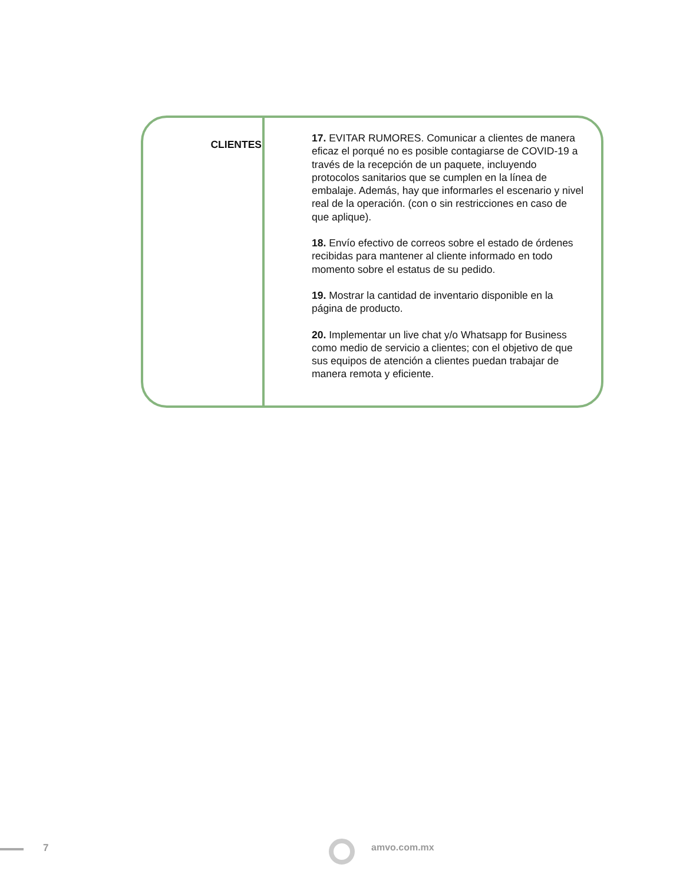| CLIENTES | 17. EVITAR RUMORES. Comunicar a clientes de manera eficaz el porqué no es posible contagiarse de COVID-19 a través de la recepción de un paquete, incluyendo protocolos sanitarios que se cumplen en la línea de embalaje. Además, hay que informarles el escenario y nivel real de la operación. (con o sin restricciones en caso de que aplique). 18. Envío efectivo de correos sobre el estado de órdenes recibidas para mantener al cliente informado en todo momento sobre el estatus de su pedido. 19. Mostrar la cantidad de inventario disponible en la página de producto. 20. Implementar un live chat y/o Whatsapp for Business como medio de servicio a clientes; con el objetivo de que sus equipos de atención a clientes puedan trabajar de manera remota y eficiente. |
7 amvo.com.mx